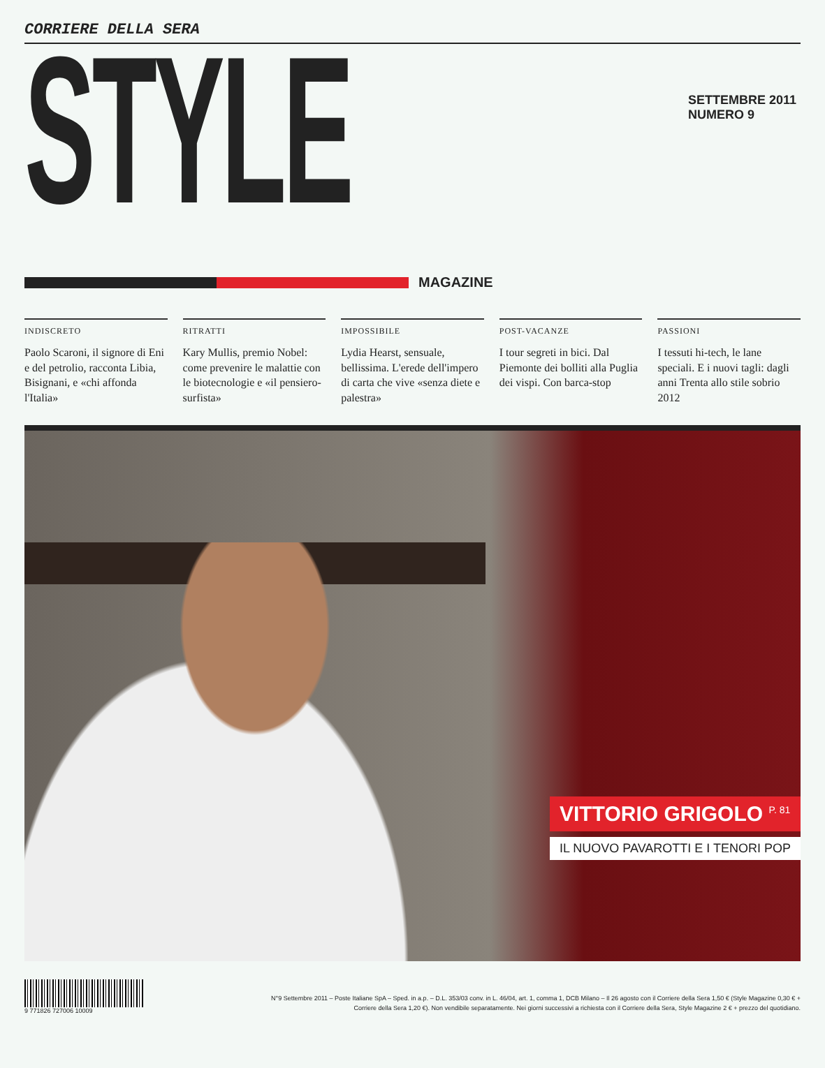CORRIERE DELLA SERA
STYLE
SETTEMBRE 2011
NUMERO 9
MAGAZINE
INDISCRETO
Paolo Scaroni, il signore di Eni e del petrolio, racconta Libia, Bisignani, e «chi affonda l'Italia»
RITRATTI
Kary Mullis, premio Nobel: come prevenire le malattie con le biotecnologie e «il pensiero-surfista»
IMPOSSIBILE
Lydia Hearst, sensuale, bellissima. L'erede dell'impero di carta che vive «senza diete e palestra»
POST-VACANZE
I tour segreti in bici. Dal Piemonte dei bolliti alla Puglia dei vispi. Con barca-stop
PASSIONI
I tessuti hi-tech, le lane speciali. E i nuovi tagli: dagli anni Trenta allo stile sobrio 2012
VITTORIO GRIGOLO <sup>P. 81</sup>
IL NUOVO PAVAROTTI E I TENORI POP
9 771826 727006 10009
N°9 Settembre 2011 – Poste Italiane SpA – Sped. in a.p. – D.L. 353/03 conv. in L. 46/04, art. 1, comma 1, DCB Milano – Il 26 agosto con il Corriere della Sera 1,50 € (Style Magazine 0,30 € +
Corriere della Sera 1,20 €). Non vendibile separatamente. Nei giorni successivi a richiesta con il Corriere della Sera, Style Magazine 2 € + prezzo del quotidiano.